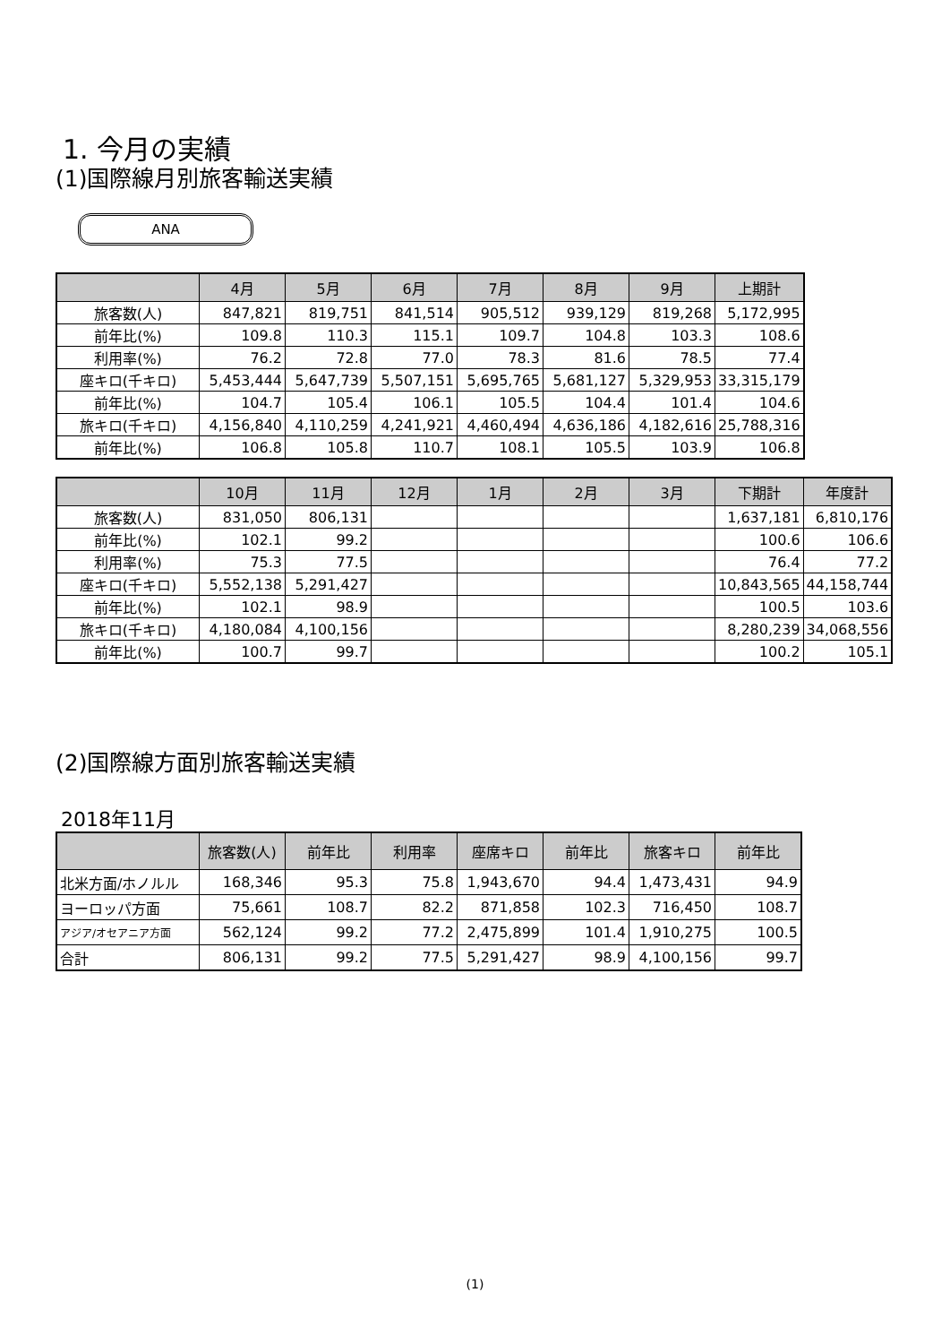1. 今月の実績
(1)国際線月別旅客輸送実績
ANA
| | 4月 | 5月 | 6月 | 7月 | 8月 | 9月 | 上期計 |
| --- | --- | --- | --- | --- | --- | --- | --- |
| 旅客数(人) | 847,821 | 819,751 | 841,514 | 905,512 | 939,129 | 819,268 | 5,172,995 |
| 前年比(%) | 109.8 | 110.3 | 115.1 | 109.7 | 104.8 | 103.3 | 108.6 |
| 利用率(%) | 76.2 | 72.8 | 77.0 | 78.3 | 81.6 | 78.5 | 77.4 |
| 座キロ(千キロ) | 5,453,444 | 5,647,739 | 5,507,151 | 5,695,765 | 5,681,127 | 5,329,953 | 33,315,179 |
| 前年比(%) | 104.7 | 105.4 | 106.1 | 105.5 | 104.4 | 101.4 | 104.6 |
| 旅キロ(千キロ) | 4,156,840 | 4,110,259 | 4,241,921 | 4,460,494 | 4,636,186 | 4,182,616 | 25,788,316 |
| 前年比(%) | 106.8 | 105.8 | 110.7 | 108.1 | 105.5 | 103.9 | 106.8 |
| | 10月 | 11月 | 12月 | 1月 | 2月 | 3月 | 下期計 | 年度計 |
| --- | --- | --- | --- | --- | --- | --- | --- | --- |
| 旅客数(人) | 831,050 | 806,131 | | | | | 1,637,181 | 6,810,176 |
| 前年比(%) | 102.1 | 99.2 | | | | | 100.6 | 106.6 |
| 利用率(%) | 75.3 | 77.5 | | | | | 76.4 | 77.2 |
| 座キロ(千キロ) | 5,552,138 | 5,291,427 | | | | | 10,843,565 | 44,158,744 |
| 前年比(%) | 102.1 | 98.9 | | | | | 100.5 | 103.6 |
| 旅キロ(千キロ) | 4,180,084 | 4,100,156 | | | | | 8,280,239 | 34,068,556 |
| 前年比(%) | 100.7 | 99.7 | | | | | 100.2 | 105.1 |
(2)国際線方面別旅客輸送実績
2018年11月
| | 旅客数(人) | 前年比 | 利用率 | 座席キロ | 前年比 | 旅客キロ | 前年比 |
| --- | --- | --- | --- | --- | --- | --- | --- |
| 北米方面/ホノルル | 168,346 | 95.3 | 75.8 | 1,943,670 | 94.4 | 1,473,431 | 94.9 |
| ヨーロッパ方面 | 75,661 | 108.7 | 82.2 | 871,858 | 102.3 | 716,450 | 108.7 |
| アジア/オセアニア方面 | 562,124 | 99.2 | 77.2 | 2,475,899 | 101.4 | 1,910,275 | 100.5 |
| 合計 | 806,131 | 99.2 | 77.5 | 5,291,427 | 98.9 | 4,100,156 | 99.7 |
(1)